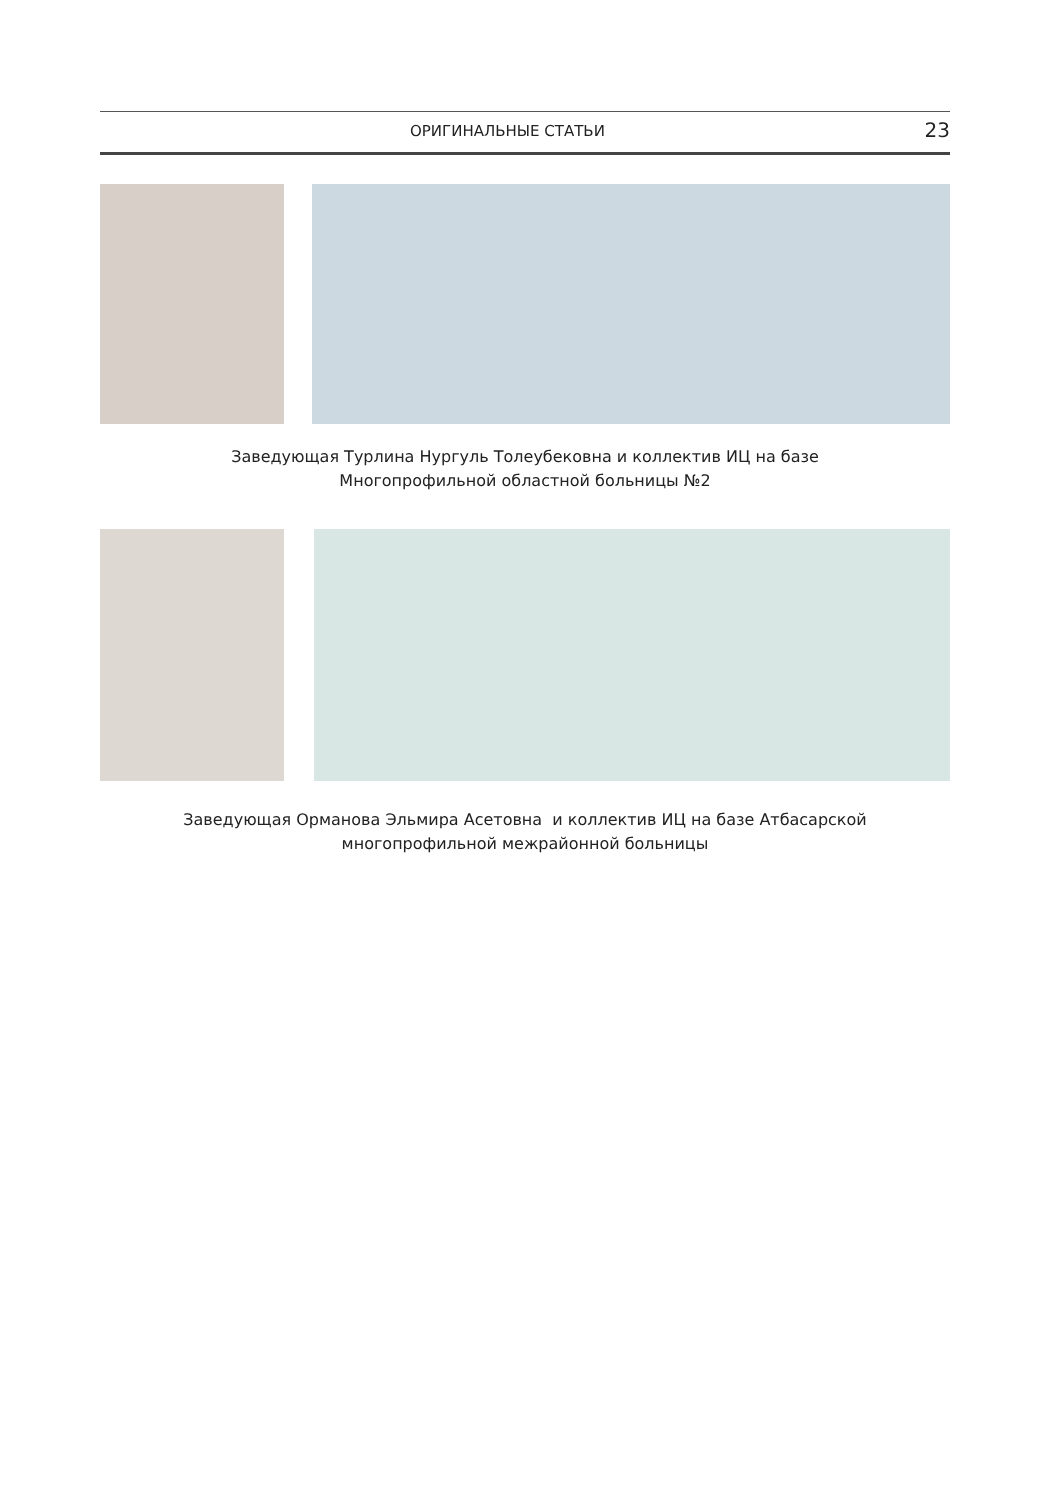ОРИГИНАЛЬНЫЕ СТАТЬИ 23
Заведующая Турлина Нургуль Толеубековна и коллектив ИЦ на базе
Многопрофильной областной больницы №2
Заведующая Орманова Эльмира Асетовна и коллектив ИЦ на базе Атбасарской
многопрофильной межрайонной больницы